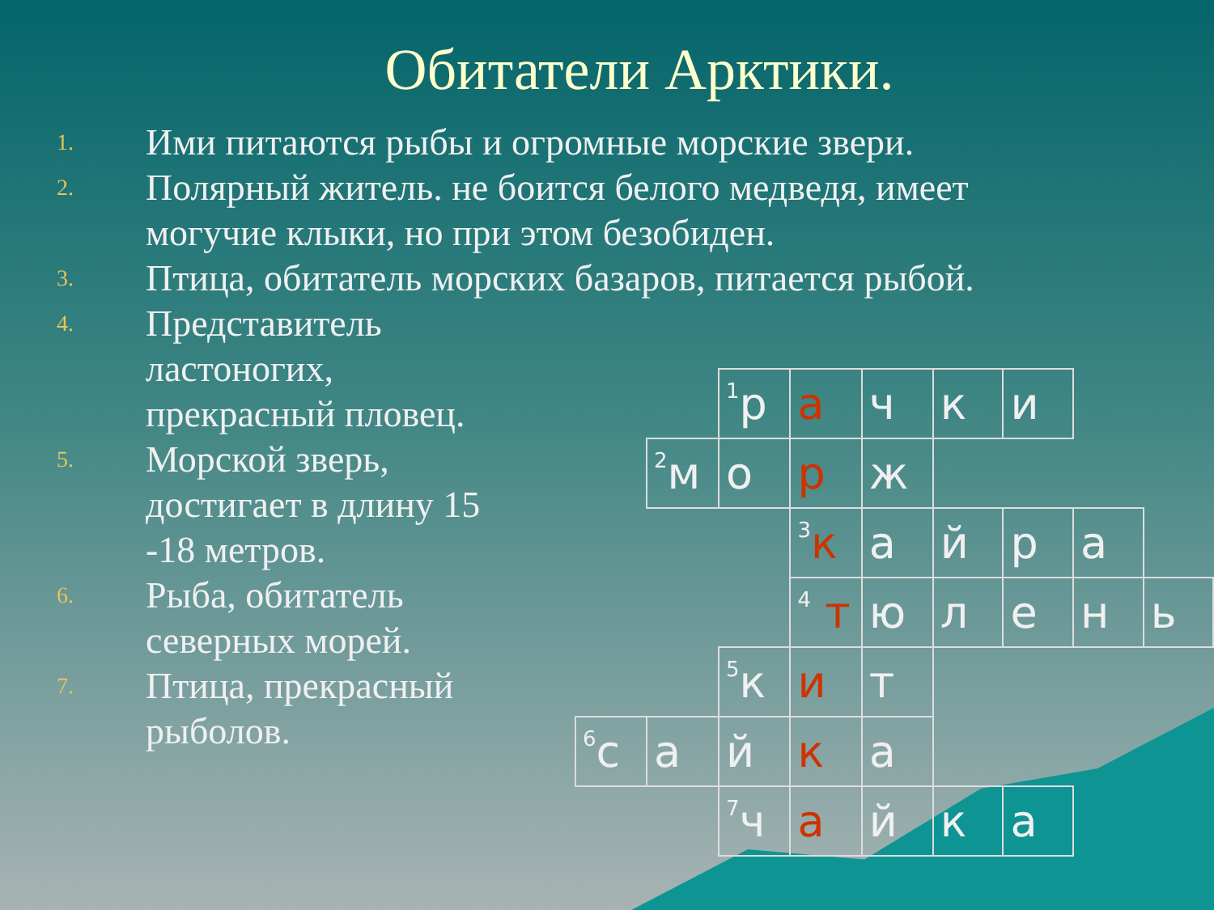Обитатели Арктики.
1. Ими питаются рыбы и огромные морские звери.
2. Полярный житель. не боится белого медведя, имеет могучие клыки, но при этом безобиден.
3. Птица, обитатель морских базаров, питается рыбой.
4. Представитель ластоногих, прекрасный пловец.
5. Морской зверь, достигает в длину 15 -18 метров.
6. Рыба, обитатель северных морей.
7. Птица, прекрасный рыболов.
| | | <sup>1</sup> р | а | ч | к | и | | |
| | <sup>2</sup> м | о | р | ж | | | | |
| | | | <sup>3</sup> к | а | й | р | а | |
| | | | <sup>4</sup> т | ю | л | е | н | ь |
| | | <sup>5</sup> к | и | т | | | | |
| <sup>6</sup> с | а | й | к | а | | | | |
| | | <sup>7</sup> ч | а | й | к | а | | |